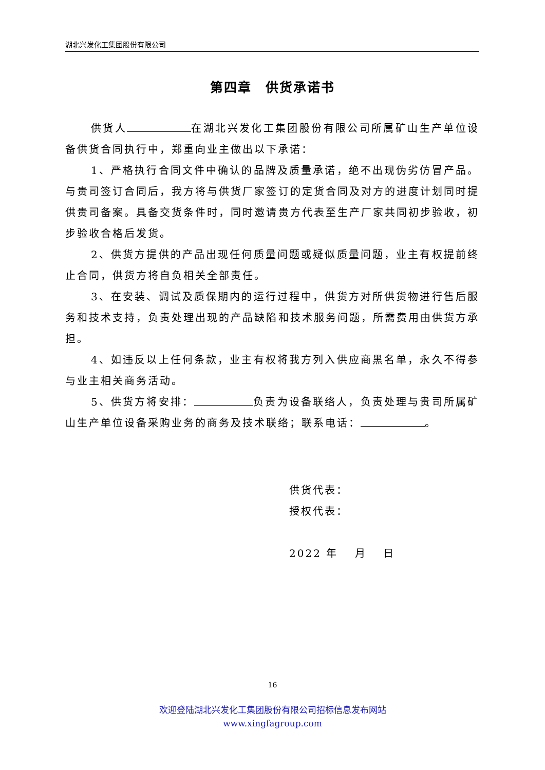湖北兴发化工集团股份有限公司
第四章　供货承诺书
供货人 在湖北兴发化工集团股份有限公司所属矿山生产单位设备供货合同执行中，郑重向业主做出以下承诺：
1、严格执行合同文件中确认的品牌及质量承诺，绝不出现伪劣仿冒产品。与贵司签订合同后，我方将与供货厂家签订的定货合同及对方的进度计划同时提供贵司备案。具备交货条件时，同时邀请贵方代表至生产厂家共同初步验收，初步验收合格后发货。
2、供货方提供的产品出现任何质量问题或疑似质量问题，业主有权提前终止合同，供货方将自负相关全部责任。
3、在安装、调试及质保期内的运行过程中，供货方对所供货物进行售后服务和技术支持，负责处理出现的产品缺陷和技术服务问题，所需费用由供货方承担。
4、如违反以上任何条款，业主有权将我方列入供应商黑名单，永久不得参与业主相关商务活动。
5、供货方将安排： 负责为设备联络人，负责处理与贵司所属矿山生产单位设备采购业务的商务及技术联络；联系电话： 。
供货代表：
授权代表：
2022 年　 月　 日
16
欢迎登陆湖北兴发化工集团股份有限公司招标信息发布网站
www.xingfagroup.com